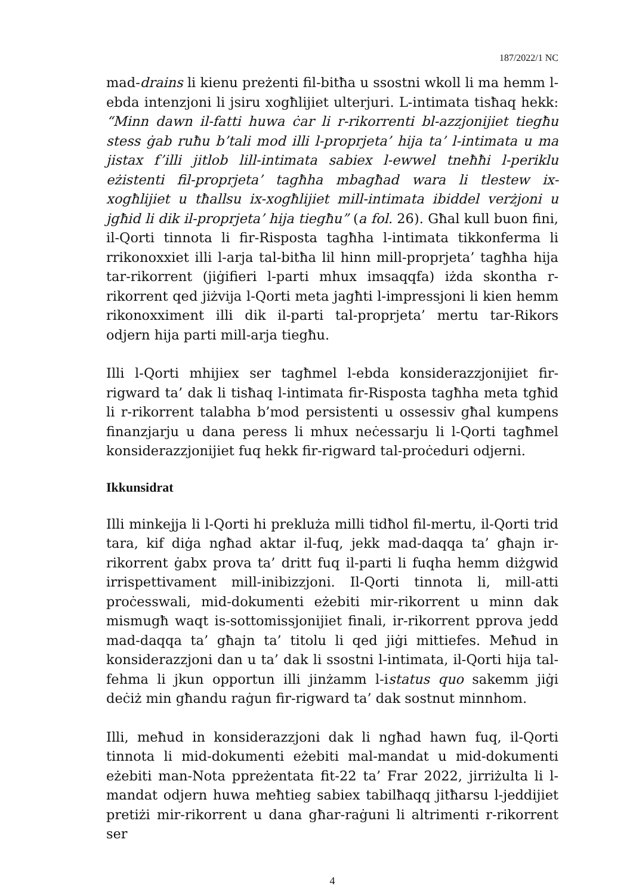187/2022/1 NC
mad-drains li kienu preżenti fil-bitħa u ssostni wkoll li ma hemm l-ebda intenzjoni li jsiru xogħlijiet ulterjuri. L-intimata tisħaq hekk: “Minn dawn il-fatti huwa ċar li r-rikorrenti bl-azzjonijiet tiegħu stess ġab ruħu b’tali mod illi l-proprjeta’ hija ta’ l-intimata u ma jistax f’illi jitlob lill-intimata sabiex l-ewwel tneħħi l-periklu eżistenti fil-proprjeta’ tagħha mbagħad wara li tlestew ix-xogħlijiet u tħallsu ix-xogħlijiet mill-intimata ibiddel verżjoni u jgħid li dik il-proprjeta’ hija tiegħu” (a fol. 26). Għal kull buon fini, il-Qorti tinnota li fir-Risposta tagħha l-intimata tikkonferma li rrikonoxxiet illi l-arja tal-bitħa lil hinn mill-proprjeta’ tagħha hija tar-rikorrent (jiġifieri l-parti mhux imsaqqfa) iżda skontha r-rikorrent qed jiżvija l-Qorti meta jagħti l-impressjoni li kien hemm rikonoxximent illi dik il-parti tal-proprjeta’ mertu tar-Rikors odjern hija parti mill-arja tiegħu.
Illi l-Qorti mhijiex ser tagħmel l-ebda konsiderazzjonijiet fir-rigward ta’ dak li tisħaq l-intimata fir-Risposta tagħha meta tgħid li r-rikorrent talabha b’mod persistenti u ossessiv għal kumpens finanzjarju u dana peress li mhux neċessarju li l-Qorti tagħmel konsiderazzjonijiet fuq hekk fir-rigward tal-proċeduri odjerni.
Ikkunsidrat
Illi minkejja li l-Qorti hi prekluża milli tidħol fil-mertu, il-Qorti trid tara, kif diġa ngħad aktar il-fuq, jekk mad-daqqa ta’ għajn ir-rikorrent ġabx prova ta’ dritt fuq il-parti li fuqha hemm diżgwid irrispettivament mill-inibizzjoni. Il-Qorti tinnota li, mill-atti proċesswali, mid-dokumenti eżebiti mir-rikorrent u minn dak mismugħ waqt is-sottomissjonijiet finali, ir-rikorrent pprova jedd mad-daqqa ta’ għajn ta’ titolu li qed jiġi mittiefes. Meħud in konsiderazzjoni dan u ta’ dak li ssostni l-intimata, il-Qorti hija tal-fehma li jkun opportun illi jinżamm l-istatus quo sakemm jiġi deċiż min għandu raġun fir-rigward ta’ dak sostnut minnhom.
Illi, meħud in konsiderazzjoni dak li ngħad hawn fuq, il-Qorti tinnota li mid-dokumenti eżebiti mal-mandat u mid-dokumenti eżebiti man-Nota ppreżentata fit-22 ta’ Frar 2022, jirriżulta li l-mandat odjern huwa meħtieg sabiex tabilħaqq jitħarsu l-jeddijiet pretiżi mir-rikorrent u dana għar-raġuni li altrimenti r-rikorrent ser
4